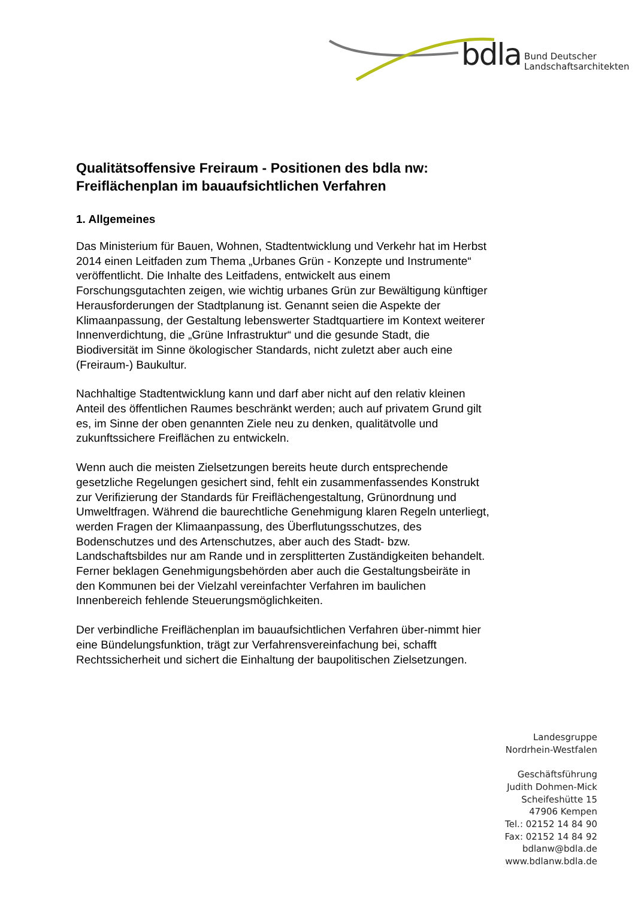bdla Bund Deutscher
Landschaftsarchitekten
Qualitätsoffensive Freiraum - Positionen des bdla nw:
Freiflächenplan im bauaufsichtlichen Verfahren
1. Allgemeines
Das Ministerium für Bauen, Wohnen, Stadtentwicklung und Verkehr hat im Herbst 2014 einen Leitfaden zum Thema „Urbanes Grün - Konzepte und Instrumente“ veröffentlicht. Die Inhalte des Leitfadens, entwickelt aus einem Forschungsgutachten zeigen, wie wichtig urbanes Grün zur Bewältigung künftiger Herausforderungen der Stadtplanung ist. Genannt seien die Aspekte der Klimaanpassung, der Gestaltung lebenswerter Stadtquartiere im Kontext weiterer Innenverdichtung, die „Grüne Infrastruktur“ und die gesunde Stadt, die Biodiversität im Sinne ökologischer Standards, nicht zuletzt aber auch eine (Freiraum-) Baukultur.
Nachhaltige Stadtentwicklung kann und darf aber nicht auf den relativ kleinen Anteil des öffentlichen Raumes beschränkt werden; auch auf privatem Grund gilt es, im Sinne der oben genannten Ziele neu zu denken, qualitätvolle und zukunftssichere Freiflächen zu entwickeln.
Wenn auch die meisten Zielsetzungen bereits heute durch entsprechende gesetzliche Regelungen gesichert sind, fehlt ein zusammenfassendes Konstrukt zur Verifizierung der Standards für Freiflächengestaltung, Grünordnung und Umweltfragen. Während die baurechtliche Genehmigung klaren Regeln unterliegt, werden Fragen der Klimaanpassung, des Überflutungsschutzes, des Bodenschutzes und des Artenschutzes, aber auch des Stadt- bzw. Landschaftsbildes nur am Rande und in zersplitterten Zuständigkeiten behandelt. Ferner beklagen Genehmigungsbehörden aber auch die Gestaltungsbeiräte in den Kommunen bei der Vielzahl vereinfachter Verfahren im baulichen Innenbereich fehlende Steuerungsmöglichkeiten.
Der verbindliche Freiflächenplan im bauaufsichtlichen Verfahren über-nimmt hier eine Bündelungsfunktion, trägt zur Verfahrensvereinfachung bei, schafft Rechtssicherheit und sichert die Einhaltung der baupolitischen Zielsetzungen.
Landesgruppe
Nordrhein-Westfalen
Geschäftsführung
Judith Dohmen-Mick
Scheifeshütte 15
47906 Kempen
Tel.: 02152 14 84 90
Fax: 02152 14 84 92
bdlanw@bdla.de
www.bdlanw.bdla.de